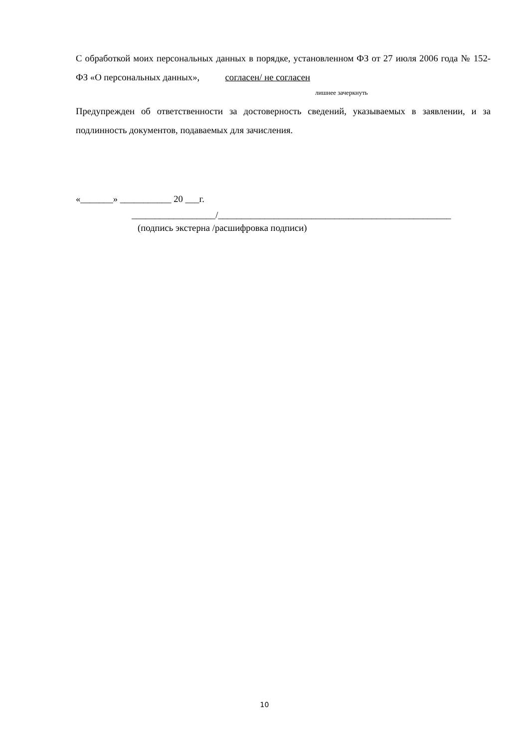С обработкой моих персональных данных в порядке, установленном ФЗ от 27 июля 2006 года № 152-ФЗ «О персональных данных», согласен/ не согласен
лишнее зачеркнуть
Предупрежден об ответственности за достоверность сведений, указываемых в заявлении, и за подлинность документов, подаваемых для зачисления.
«_______» ___________ 20 ___г.
__________________/__________________________________________________
(подпись экстерна /расшифровка подписи)
10